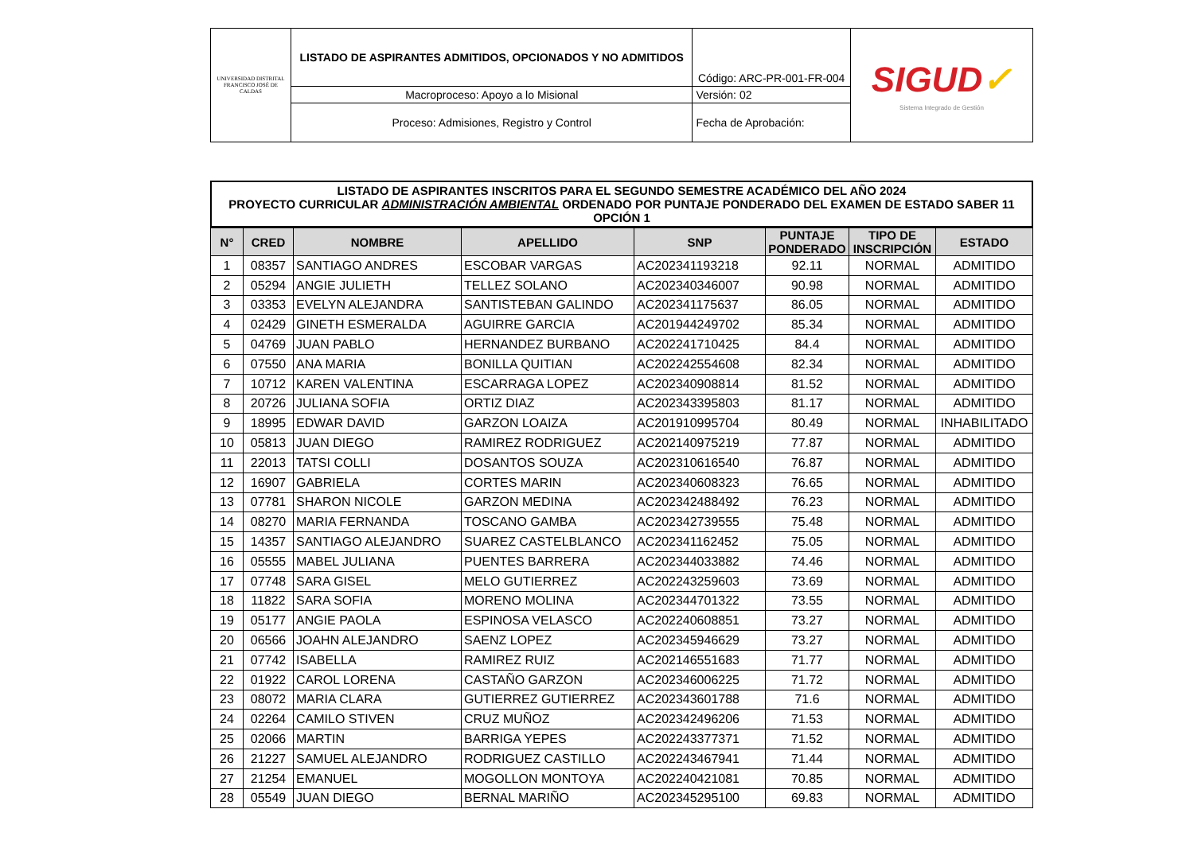| UNIVERSIDAD DISTRITAL FRANCISCO JOSÉ DE CALDAS | LISTADO DE ASPIRANTES ADMITIDOS, OPCIONADOS Y NO ADMITIDOS | Código: ARC-PR-001-FR-004 | SIGUD ✓ Sistema Integrado de Gestión |
| | Macroproceso: Apoyo a lo Misional | Versión: 02 | |
| | Proceso: Admisiones, Registro y Control | Fecha de Aprobación: | |
LISTADO DE ASPIRANTES INSCRITOS PARA EL SEGUNDO SEMESTRE ACADÉMICO DEL AÑO 2024
PROYECTO CURRICULAR ADMINISTRACIÓN AMBIENTAL ORDENADO POR PUNTAJE PONDERADO DEL EXAMEN DE ESTADO SABER 11 OPCIÓN 1
| N° | CRED | NOMBRE | APELLIDO | SNP | PUNTAJE PONDERADO | TIPO DE INSCRIPCIÓN | ESTADO |
| --- | --- | --- | --- | --- | --- | --- | --- |
| 1 | 08357 | SANTIAGO ANDRES | ESCOBAR VARGAS | AC202341193218 | 92.11 | NORMAL | ADMITIDO |
| 2 | 05294 | ANGIE JULIETH | TELLEZ SOLANO | AC202340346007 | 90.98 | NORMAL | ADMITIDO |
| 3 | 03353 | EVELYN ALEJANDRA | SANTISTEBAN GALINDO | AC202341175637 | 86.05 | NORMAL | ADMITIDO |
| 4 | 02429 | GINETH ESMERALDA | AGUIRRE GARCIA | AC201944249702 | 85.34 | NORMAL | ADMITIDO |
| 5 | 04769 | JUAN PABLO | HERNANDEZ BURBANO | AC202241710425 | 84.4 | NORMAL | ADMITIDO |
| 6 | 07550 | ANA MARIA | BONILLA QUITIAN | AC202242554608 | 82.34 | NORMAL | ADMITIDO |
| 7 | 10712 | KAREN VALENTINA | ESCARRAGA LOPEZ | AC202340908814 | 81.52 | NORMAL | ADMITIDO |
| 8 | 20726 | JULIANA SOFIA | ORTIZ DIAZ | AC202343395803 | 81.17 | NORMAL | ADMITIDO |
| 9 | 18995 | EDWAR DAVID | GARZON LOAIZA | AC201910995704 | 80.49 | NORMAL | INHABILITADO |
| 10 | 05813 | JUAN DIEGO | RAMIREZ RODRIGUEZ | AC202140975219 | 77.87 | NORMAL | ADMITIDO |
| 11 | 22013 | TATSI COLLI | DOSANTOS SOUZA | AC202310616540 | 76.87 | NORMAL | ADMITIDO |
| 12 | 16907 | GABRIELA | CORTES MARIN | AC202340608323 | 76.65 | NORMAL | ADMITIDO |
| 13 | 07781 | SHARON NICOLE | GARZON MEDINA | AC202342488492 | 76.23 | NORMAL | ADMITIDO |
| 14 | 08270 | MARIA FERNANDA | TOSCANO GAMBA | AC202342739555 | 75.48 | NORMAL | ADMITIDO |
| 15 | 14357 | SANTIAGO ALEJANDRO | SUAREZ CASTELBLANCO | AC202341162452 | 75.05 | NORMAL | ADMITIDO |
| 16 | 05555 | MABEL JULIANA | PUENTES BARRERA | AC202344033882 | 74.46 | NORMAL | ADMITIDO |
| 17 | 07748 | SARA GISEL | MELO GUTIERREZ | AC202243259603 | 73.69 | NORMAL | ADMITIDO |
| 18 | 11822 | SARA SOFIA | MORENO MOLINA | AC202344701322 | 73.55 | NORMAL | ADMITIDO |
| 19 | 05177 | ANGIE PAOLA | ESPINOSA VELASCO | AC202240608851 | 73.27 | NORMAL | ADMITIDO |
| 20 | 06566 | JOAHN ALEJANDRO | SAENZ LOPEZ | AC202345946629 | 73.27 | NORMAL | ADMITIDO |
| 21 | 07742 | ISABELLA | RAMIREZ RUIZ | AC202146551683 | 71.77 | NORMAL | ADMITIDO |
| 22 | 01922 | CAROL LORENA | CASTAÑO GARZON | AC202346006225 | 71.72 | NORMAL | ADMITIDO |
| 23 | 08072 | MARIA CLARA | GUTIERREZ GUTIERREZ | AC202343601788 | 71.6 | NORMAL | ADMITIDO |
| 24 | 02264 | CAMILO STIVEN | CRUZ MUÑOZ | AC202342496206 | 71.53 | NORMAL | ADMITIDO |
| 25 | 02066 | MARTIN | BARRIGA YEPES | AC202243377371 | 71.52 | NORMAL | ADMITIDO |
| 26 | 21227 | SAMUEL ALEJANDRO | RODRIGUEZ CASTILLO | AC202243467941 | 71.44 | NORMAL | ADMITIDO |
| 27 | 21254 | EMANUEL | MOGOLLON MONTOYA | AC202240421081 | 70.85 | NORMAL | ADMITIDO |
| 28 | 05549 | JUAN DIEGO | BERNAL MARIÑO | AC202345295100 | 69.83 | NORMAL | ADMITIDO |